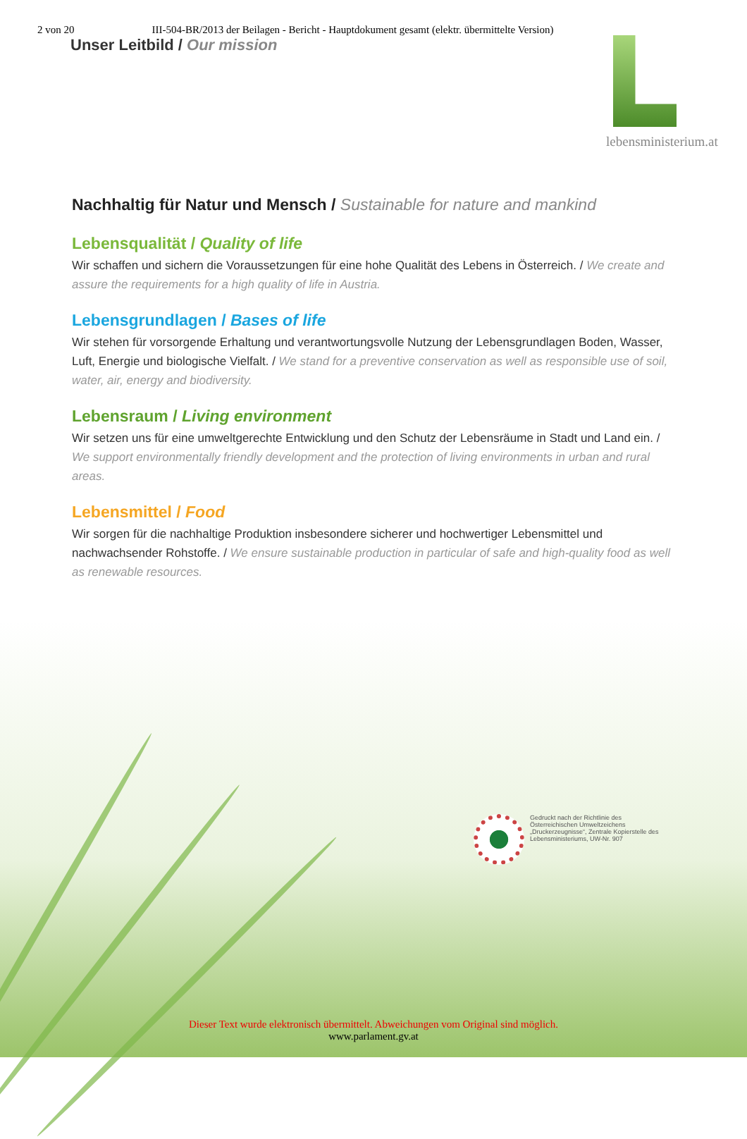2 von 20 III-504-BR/2013 der Beilagen - Bericht - Hauptdokument gesamt (elektr. übermittelte Version)
Unser Leitbild / Our mission
lebensministerium.at
Nachhaltig für Natur und Mensch / Sustainable for nature and mankind
Lebensqualität / Quality of life
Wir schaffen und sichern die Voraussetzungen für eine hohe Qualität des Lebens in Österreich. / We create and assure the requirements for a high quality of life in Austria.
Lebensgrundlagen / Bases of life
Wir stehen für vorsorgende Erhaltung und verantwortungsvolle Nutzung der Lebensgrundlagen Boden, Wasser, Luft, Energie und biologische Vielfalt. / We stand for a preventive conservation as well as responsible use of soil, water, air, energy and biodiversity.
Lebensraum / Living environment
Wir setzen uns für eine umweltgerechte Entwicklung und den Schutz der Lebensräume in Stadt und Land ein. / We support environmentally friendly development and the protection of living environments in urban and rural areas.
Lebensmittel / Food
Wir sorgen für die nachhaltige Produktion insbesondere sicherer und hochwertiger Lebensmittel und nachwachsender Rohstoffe. / We ensure sustainable production in particular of safe and high-quality food as well as renewable resources.
Gedruckt nach der Richtlinie des Österreichischen Umweltzeichens „Druckerzeugnisse“, Zentrale Kopierstelle des Lebensministeriums, UW-Nr. 907
Dieser Text wurde elektronisch übermittelt. Abweichungen vom Original sind möglich.
www.parlament.gv.at